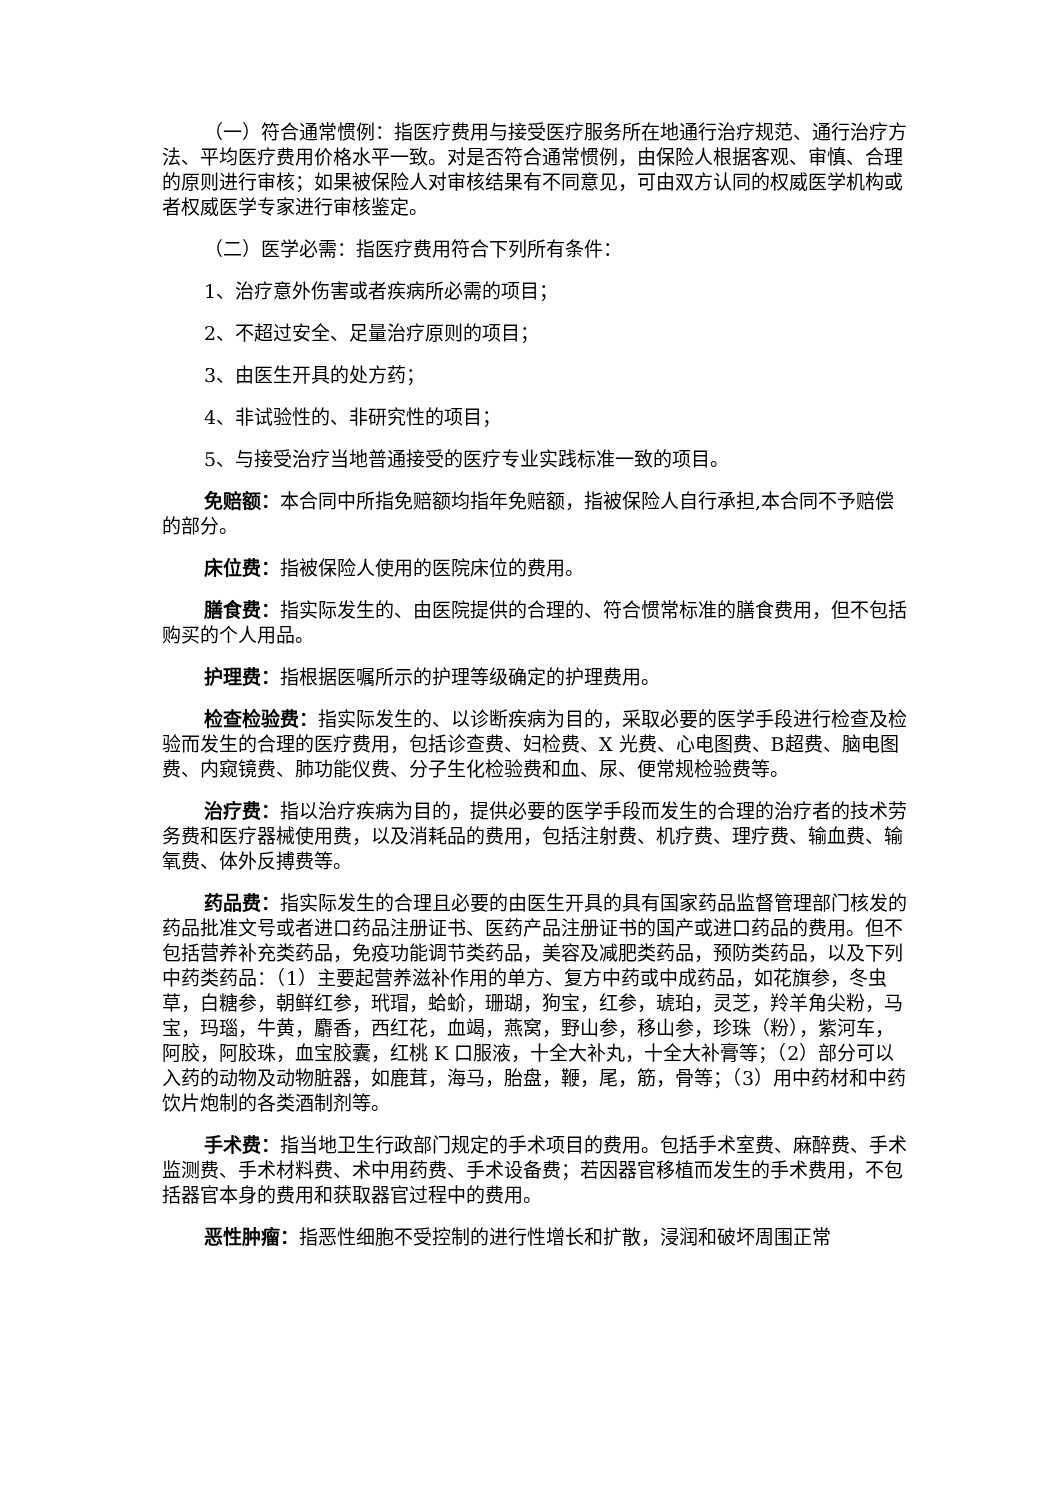（一）符合通常惯例：指医疗费用与接受医疗服务所在地通行治疗规范、通行治疗方法、平均医疗费用价格水平一致。对是否符合通常惯例，由保险人根据客观、审慎、合理的原则进行审核；如果被保险人对审核结果有不同意见，可由双方认同的权威医学机构或者权威医学专家进行审核鉴定。
（二）医学必需：指医疗费用符合下列所有条件：
1、治疗意外伤害或者疾病所必需的项目；
2、不超过安全、足量治疗原则的项目；
3、由医生开具的处方药；
4、非试验性的、非研究性的项目；
5、与接受治疗当地普通接受的医疗专业实践标准一致的项目。
免赔额：本合同中所指免赔额均指年免赔额，指被保险人自行承担,本合同不予赔偿的部分。
床位费：指被保险人使用的医院床位的费用。
膳食费：指实际发生的、由医院提供的合理的、符合惯常标准的膳食费用，但不包括购买的个人用品。
护理费：指根据医嘱所示的护理等级确定的护理费用。
检查检验费：指实际发生的、以诊断疾病为目的，采取必要的医学手段进行检查及检验而发生的合理的医疗费用，包括诊查费、妇检费、X 光费、心电图费、B超费、脑电图费、内窥镜费、肺功能仪费、分子生化检验费和血、尿、便常规检验费等。
治疗费：指以治疗疾病为目的，提供必要的医学手段而发生的合理的治疗者的技术劳务费和医疗器械使用费，以及消耗品的费用，包括注射费、机疗费、理疗费、输血费、输氧费、体外反搏费等。
药品费：指实际发生的合理且必要的由医生开具的具有国家药品监督管理部门核发的药品批准文号或者进口药品注册证书、医药产品注册证书的国产或进口药品的费用。但不包括营养补充类药品，免疫功能调节类药品，美容及减肥类药品，预防类药品，以及下列中药类药品：（1）主要起营养滋补作用的单方、复方中药或中成药品，如花旗参，冬虫草，白糖参，朝鲜红参，玳瑁，蛤蚧，珊瑚，狗宝，红参，琥珀，灵芝，羚羊角尖粉，马宝，玛瑙，牛黄，麝香，西红花，血竭，燕窝，野山参，移山参，珍珠（粉），紫河车，阿胶，阿胶珠，血宝胶囊，红桃 K 口服液，十全大补丸，十全大补膏等；（2）部分可以入药的动物及动物脏器，如鹿茸，海马，胎盘，鞭，尾，筋，骨等；（3）用中药材和中药饮片炮制的各类酒制剂等。
手术费：指当地卫生行政部门规定的手术项目的费用。包括手术室费、麻醉费、手术监测费、手术材料费、术中用药费、手术设备费；若因器官移植而发生的手术费用，不包括器官本身的费用和获取器官过程中的费用。
恶性肿瘤：指恶性细胞不受控制的进行性增长和扩散，浸润和破坏周围正常